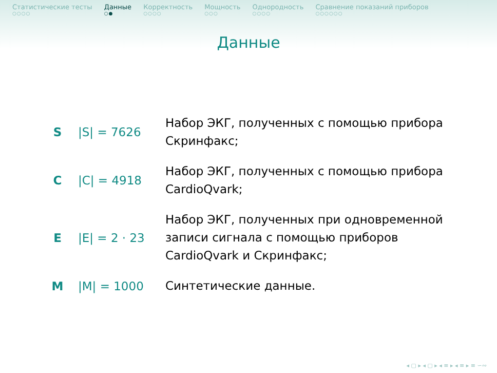Статистические тесты ○○○○
Данные ○●
Корректность ○○○○
Мощность ○○○
Однородность ○○○○
Сравнение показаний приборов ○○○○○○
Данные
| S | /S/ = 7626 | Набор ЭКГ, полученных с помощью прибора Скринфакс; |
| C | /C/ = 4918 | Набор ЭКГ, полученных с помощью прибора CardioQvark; |
| E | /E/ = 2 · 23 | Набор ЭКГ, полученных при одновременной записи сигнала с помощью приборов CardioQvark и Скринфакс; |
| M | /M/ = 1000 | Синтетические данные. |
◂ ▢ ▸ ◂ ▢ ▸ ◂ ≡ ▸ ◂ ≡ ▸ ≡ ∽∾